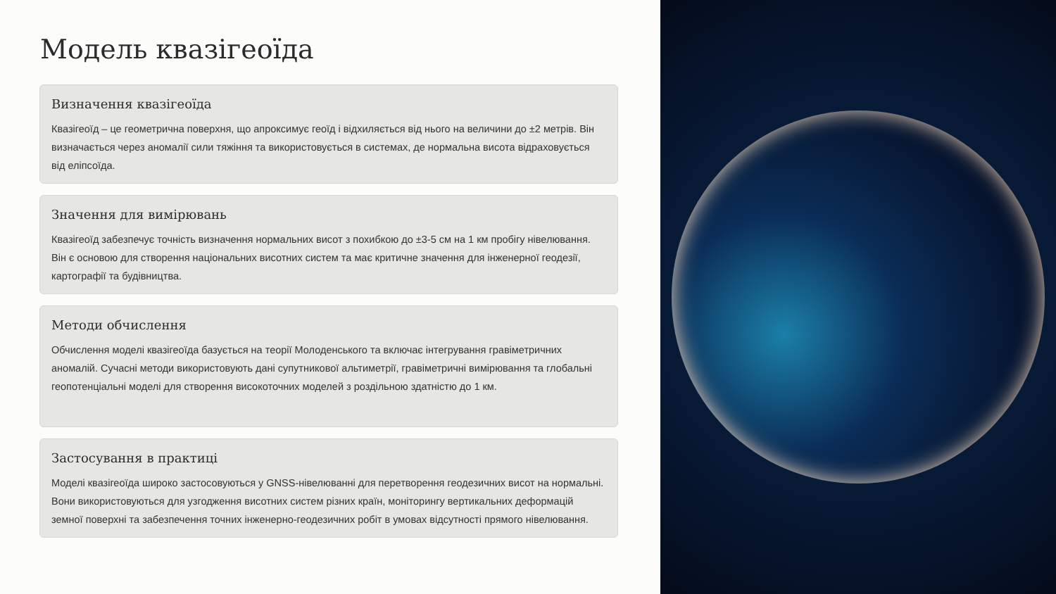Модель квазігеоїда
Визначення квазігеоїда
Квазігеоїд – це геометрична поверхня, що апроксимує геоїд і відхиляється від нього на величини до ±2 метрів. Він визначається через аномалії сили тяжіння та використовується в системах, де нормальна висота відраховується від еліпсоїда.
Значення для вимірювань
Квазігеоїд забезпечує точність визначення нормальних висот з похибкою до ±3-5 см на 1 км пробігу нівелювання. Він є основою для створення національних висотних систем та має критичне значення для інженерної геодезії, картографії та будівництва.
Методи обчислення
Обчислення моделі квазігеоїда базується на теорії Молоденського та включає інтегрування гравіметричних аномалій. Сучасні методи використовують дані супутникової альтиметрії, гравіметричні вимірювання та глобальні геопотенціальні моделі для створення високоточних моделей з роздільною здатністю до 1 км.
Застосування в практиці
Моделі квазігеоїда широко застосовуються у GNSS-нівелюванні для перетворення геодезичних висот на нормальні. Вони використовуються для узгодження висотних систем різних країн, моніторингу вертикальних деформацій земної поверхні та забезпечення точних інженерно-геодезичних робіт в умовах відсутності прямого нівелювання.